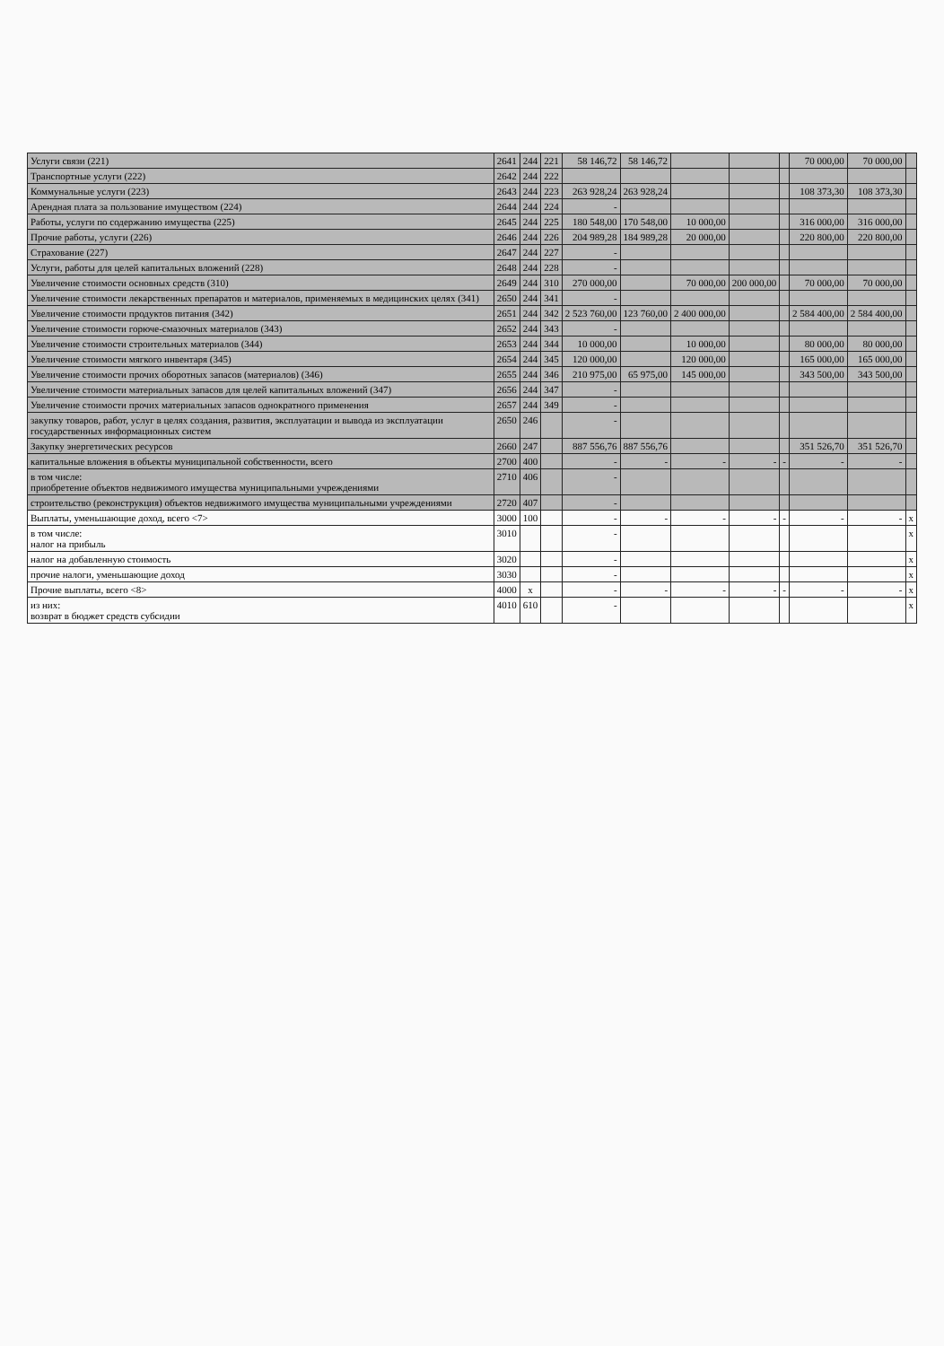| Услуги связи (221) | 2641 | 244 | 221 | 58 146,72 | 58 146,72 | | | | 70 000,00 | 70 000,00 | |
| Транспортные услуги (222) | 2642 | 244 | 222 | | | | | | | | |
| Коммунальные услуги (223) | 2643 | 244 | 223 | 263 928,24 | 263 928,24 | | | | 108 373,30 | 108 373,30 | |
| Арендная плата за пользование имуществом (224) | 2644 | 244 | 224 | - | | | | | | | |
| Работы, услуги по содержанию имущества (225) | 2645 | 244 | 225 | 180 548,00 | 170 548,00 | 10 000,00 | | | 316 000,00 | 316 000,00 | |
| Прочие работы, услуги (226) | 2646 | 244 | 226 | 204 989,28 | 184 989,28 | 20 000,00 | | | 220 800,00 | 220 800,00 | |
| Страхование (227) | 2647 | 244 | 227 | - | | | | | | | |
| Услуги, работы для целей капитальных вложений (228) | 2648 | 244 | 228 | - | | | | | | | |
| Увеличение стоимости основных средств (310) | 2649 | 244 | 310 | 270 000,00 | | 70 000,00 | 200 000,00 | | 70 000,00 | 70 000,00 | |
| Увеличение стоимости лекарственных препаратов и материалов, применяемых в медицинских целях (341) | 2650 | 244 | 341 | - | | | | | | | |
| Увеличение стоимости продуктов питания (342) | 2651 | 244 | 342 | 2 523 760,00 | 123 760,00 | 2 400 000,00 | | | 2 584 400,00 | 2 584 400,00 | |
| Увеличение стоимости горюче-смазочных материалов (343) | 2652 | 244 | 343 | - | | | | | | | |
| Увеличение стоимости строительных материалов (344) | 2653 | 244 | 344 | 10 000,00 | | 10 000,00 | | | 80 000,00 | 80 000,00 | |
| Увеличение стоимости мягкого инвентаря (345) | 2654 | 244 | 345 | 120 000,00 | | 120 000,00 | | | 165 000,00 | 165 000,00 | |
| Увеличение стоимости прочих оборотных запасов (материалов) (346) | 2655 | 244 | 346 | 210 975,00 | 65 975,00 | 145 000,00 | | | 343 500,00 | 343 500,00 | |
| Увеличение стоимости материальных запасов для целей капитальных вложений (347) | 2656 | 244 | 347 | - | | | | | | | |
| Увеличение стоимости прочих материальных запасов однократного применения | 2657 | 244 | 349 | - | | | | | | | |
| закупку товаров, работ, услуг в целях создания, развития, эксплуатации и вывода из эксплуатации государственных информационных систем | 2650 | 246 | | - | | | | | | | |
| Закупку энергетических ресурсов | 2660 | 247 | | 887 556,76 | 887 556,76 | | | | 351 526,70 | 351 526,70 | |
| капитальные вложения в объекты муниципальной собственности, всего | 2700 | 400 | | - | - | - | - | - | - | - | |
| в том числе: приобретение объектов недвижимого имущества муниципальными учреждениями | 2710 | 406 | | - | | | | | | | |
| строительство (реконструкция) объектов недвижимого имущества муниципальными учреждениями | 2720 | 407 | | - | | | | | | | |
| Выплаты, уменьшающие доход, всего <7> | 3000 | 100 | | - | - | - | - | - | - | - | x |
| в том числе: налог на прибыль | 3010 | | | - | | | | | | | x |
| налог на добавленную стоимость | 3020 | | | - | | | | | | | x |
| прочие налоги, уменьшающие доход | 3030 | | | - | | | | | | | x |
| Прочие выплаты, всего <8> | 4000 | x | | - | - | - | - | - | - | - | x |
| из них: возврат в бюджет средств субсидии | 4010 | 610 | | - | | | | | | | x |